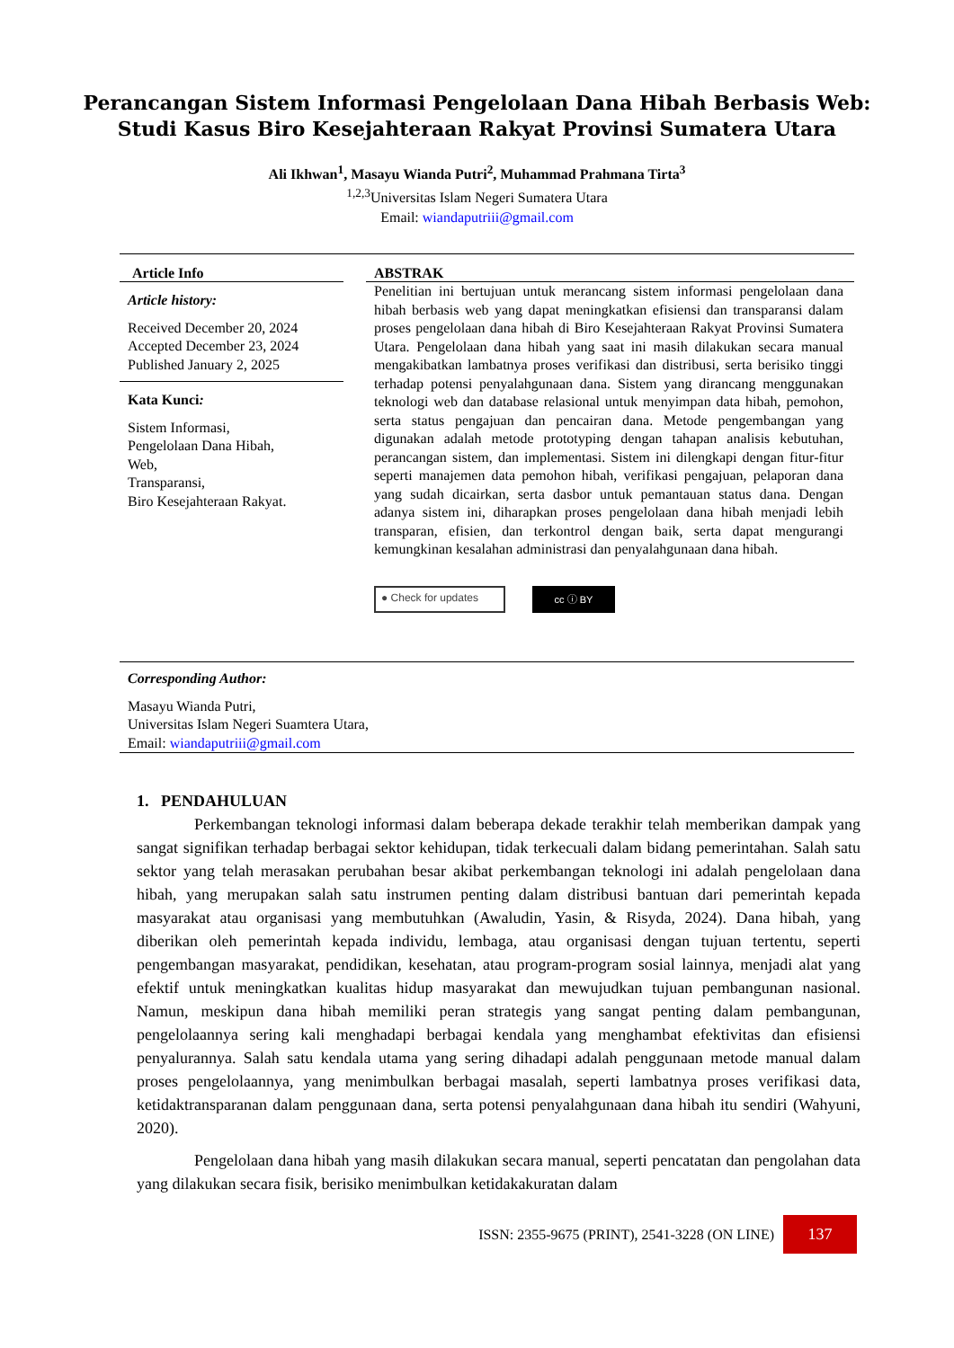Perancangan Sistem Informasi Pengelolaan Dana Hibah Berbasis Web:
Studi Kasus Biro Kesejahteraan Rakyat Provinsi Sumatera Utara
Ali Ikhwan<sup>1</sup>, Masayu Wianda Putri<sup>2</sup>, Muhammad Prahmana Tirta<sup>3</sup>
<sup>1,2,3</sup>Universitas Islam Negeri Sumatera Utara
Email: wiandaputriii@gmail.com
Article Info
Article history:
Received December 20, 2024
Accepted December 23, 2024
Published January 2, 2025
Kata Kunci:
Sistem Informasi,
Pengelolaan Dana Hibah,
Web,
Transparansi,
Biro Kesejahteraan Rakyat.
ABSTRAK
Penelitian ini bertujuan untuk merancang sistem informasi pengelolaan dana hibah berbasis web yang dapat meningkatkan efisiensi dan transparansi dalam proses pengelolaan dana hibah di Biro Kesejahteraan Rakyat Provinsi Sumatera Utara. Pengelolaan dana hibah yang saat ini masih dilakukan secara manual mengakibatkan lambatnya proses verifikasi dan distribusi, serta berisiko tinggi terhadap potensi penyalahgunaan dana. Sistem yang dirancang menggunakan teknologi web dan database relasional untuk menyimpan data hibah, pemohon, serta status pengajuan dan pencairan dana. Metode pengembangan yang digunakan adalah metode prototyping dengan tahapan analisis kebutuhan, perancangan sistem, dan implementasi. Sistem ini dilengkapi dengan fitur-fitur seperti manajemen data pemohon hibah, verifikasi pengajuan, pelaporan dana yang sudah dicairkan, serta dasbor untuk pemantauan status dana. Dengan adanya sistem ini, diharapkan proses pengelolaan dana hibah menjadi lebih transparan, efisien, dan terkontrol dengan baik, serta dapat mengurangi kemungkinan kesalahan administrasi dan penyalahgunaan dana hibah.
● Check for updates
cc ⓘ BY
Corresponding Author:
Masayu Wianda Putri,
Universitas Islam Negeri Suamtera Utara,
Email: wiandaputriii@gmail.com
1. PENDAHULUAN
Perkembangan teknologi informasi dalam beberapa dekade terakhir telah memberikan dampak yang sangat signifikan terhadap berbagai sektor kehidupan, tidak terkecuali dalam bidang pemerintahan. Salah satu sektor yang telah merasakan perubahan besar akibat perkembangan teknologi ini adalah pengelolaan dana hibah, yang merupakan salah satu instrumen penting dalam distribusi bantuan dari pemerintah kepada masyarakat atau organisasi yang membutuhkan (Awaludin, Yasin, & Risyda, 2024). Dana hibah, yang diberikan oleh pemerintah kepada individu, lembaga, atau organisasi dengan tujuan tertentu, seperti pengembangan masyarakat, pendidikan, kesehatan, atau program-program sosial lainnya, menjadi alat yang efektif untuk meningkatkan kualitas hidup masyarakat dan mewujudkan tujuan pembangunan nasional. Namun, meskipun dana hibah memiliki peran strategis yang sangat penting dalam pembangunan, pengelolaannya sering kali menghadapi berbagai kendala yang menghambat efektivitas dan efisiensi penyalurannya. Salah satu kendala utama yang sering dihadapi adalah penggunaan metode manual dalam proses pengelolaannya, yang menimbulkan berbagai masalah, seperti lambatnya proses verifikasi data, ketidaktransparanan dalam penggunaan dana, serta potensi penyalahgunaan dana hibah itu sendiri (Wahyuni, 2020).
Pengelolaan dana hibah yang masih dilakukan secara manual, seperti pencatatan dan pengolahan data yang dilakukan secara fisik, berisiko menimbulkan ketidakakuratan dalam
ISSN: 2355-9675 (PRINT), 2541-3228 (ON LINE) 137